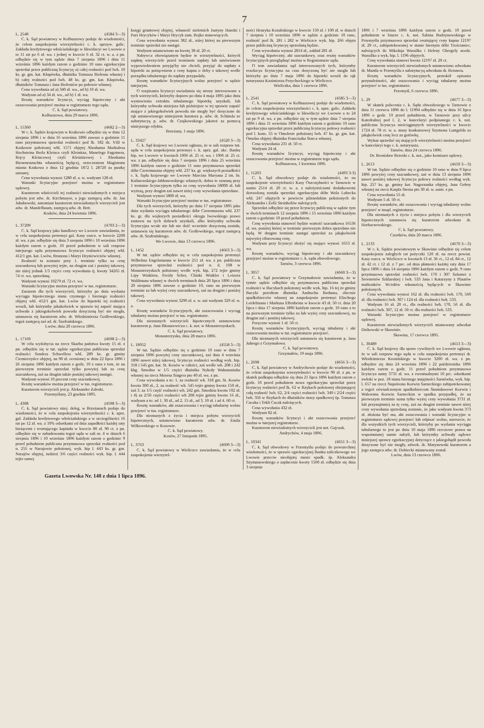7
L. 2540 (4584 3—3)
C. k. Sąd powiatowy w Kolbuszowy podaje do wiadomości, że celem zaspokojenia wierzytelności c. k. uprzyw. galic. Zakładu kredytowego włościańskiego w likwidacyi we Lwowie a to 11 rat po 6 zł. wa. i jednej w kwocie 6 zł. 32 ct. w. a. z pn. odbędzie się w tym sądzie dnia 7 sierpnia 1896 i dnia 11 września 1896 każdym razem o godzinie 10 rano egzekucyjna sprzedaż przez publiczną licytacyę a) całej realności pod lwh. 10 ks. gr. gm. kat. Kłapówka, dłużnika Tomasza Bielenia własnej i b) całej realności pod lwh. 48 ks. gr. gm. kat. Kłapówka, dłużników Tomasza i Jana Bieleniów po połowie własnej.
Cena wywołania ad a) 340 zł. wa., ad b) 10 zł. wa.
Wadyum ad a) 34 zł. wa., ad b) 1 zł. wa.
Resztę warunków licytacyi, wyciąg hipoteczny i akt oszacowania przejrzeć można w registraturze tego sądu.
C. k. Sąd powiatowy.
Kolbuszowa, dnia 29 marca 1896.
L. 15360 (4682 2—3)
W c. k. Sądzie krajowym w Krakowie odbędzie się w dniu 12 sierpnia 1896 i w dniu 16 września 1896 zawsze o godzinie 11 rano przymusowa sprzedaż realności pod lk. 182 dz. VIII w Krakowie położonej whl. 1571 objętej Abrahama Markulesa Hochsteina Berla Kleinca czyli Kleinitza, Manelego Fagotnera, Rejcy Kleincowej czyli Kleinitzowej i Abrahama Bienenenzuchta własnością będącej, orzeczeniem Magistratu miasta Krakowa z dnia 12 grudnia 1872 l. 28720 za pustkę uznanej.
Cena wywołania wynosi 1280 zł. a. w. wadyum 128 zł.
Warunki licytacyjne przejrzeć można w registraturze sądowej.
Kuratorem właścicieli tej realności niewiadomych z miejsca pobytu jest adw. dr. Kirchmayer, a jego zastępcą adw. dr. Jan Jakubowski, natomiast kuratorem niewiadomych wierzycieli jest adw. dr. Mandelbaum, zastępcą adw. dr. Bett.
Kraków, dnia 24 kwietnia 1896.
L. 37209 (4703 2—3)
C. k. Sąd krajowy jako handlowy we Lwowie zawiadamia, że w celu zaspokojenia pretensyi gal. Kasy oszcz. w kwocie 2200 zł. wa. z pn. odbędzie się dnia 3 sierpnia 1896 i 10 września 1896 każdym razem o godz. 10 przed południem w sali rozpraw tutejszego sądu przymusowa licytacya realności objętej whl. 412/1 gm. kat. Lwów, Brunona i Maryi Hryniewiczów własnej.
Realność ta zostanie przy 1. terminie tylko za cenę szacunkową lub powyżej tejże, na drugim zaś i poniżej takowej, nie niżej jednak 1/3 części ceny wywołania tj. kwoty 34265 zł. 74 ct. wa. sprzedaną.
Wadyum wynosi 10279 zł. 72 ct. wa.
Warunki licytacyjne można przejrzeć w tus. registraturze.
Zarazem dla tych wierzycieli, którzyby po dniu wydania wyciągu hipotecznego stanu czynnego i biernego realności objętej whl. 412/1 gm. kat. Lwów do hipoteki tej realności weszli, lub którymby jakakolwiek w sprawie tej zapaść mająca uchwała z jakiegokolwiek powodu doręczoną być nie mogła, ustanawia się kuratorem adw. dr. Włodzimierza Godlewskiego, tegoż zastępcą zaś ad. dr. Szafrańskiego.
Lwów, dnia 20 czerwca 1896.
L. 17169 (4698 2—3)
W celu wydobycia na rzecz Skarbu państwa kwoty 15 zł. z pn. odbędzie się w tut. sądzie egzekucyjna publiczna sprzedaż realności Sendera Schwellera whl. 289 ks. gr. gminy Ciemierzyńce objętej, na 90 zł. ocenionej w dniu 22 lipca 1896 i 26 sierpnia 1896 każdym razem o godz. 10 z rana z tem, że na pierwszym terminie sprzedaż tylko powyżej lub za cenę szacunkową, zaś na drugim także poniżej takowej nastąpi.
Wadyum wynosi 10 procent ceny szacunkowej.
Resztę warunków można przejrzeć w tus. registraturze.
Kuratorem wierzycieli jest p. Aleksander Zaleski.
Przemyślany, 23 grudnia 1895.
L. 4308 (4598 3—3)
C. k. Sąd powiatowy miej. deleg. w Brzeżanach podaje do wiadomości, że w celu zaspokojenia wierzytelności c. k. uprz. gal. Zakładu kredytowego włościańskiego a w szczególności 16 rat po 12 zł. wa. z 10% odsetkami od dnia zapadłości każdej raty bieżącemi i resztującego kapitału w kwocie 80 zł. 90 ct. z pn. odbędzie się w zabudowaniu tegoż sądu w sali nr. 4 w dniach 6 sierpnia 1896 i 10 września 1896 każdym razem o godzinie 9 przed południem publiczna przymusowa sprzedaż realności pod n. 255 w Narajowie położonej, wyk. hip l. 443 ks. gr. gm. Narajów objętej, tudzież 3/6 części realności wyk. hip. l. 444 tejże samej
księgi gruntowej objętej, własność nieletnich Justyny Handzi i Pazi Hrycyków i Maryi Hrycyk zam. Bojko stanowiących.
Cena wywołania wynosi 382 zł., niżej której na pierwszym terminie sprzedaż nie nastąpi.
Wadyum ustanowiono na kwotę 38 zł. 20 ct.
Nabywca obowiązanym będzie te wierzytelności, których zapłatę wierzyciele przed terminem zapłaty lub umówionem wypowiedzeniem przyjąćby nie chcieli, przyjąć do zapłaty z hipoteki za potrąceniem z ceny kupna o ileby z takowej wedle porządku tabularnego do zapłaty przypadały.
Resztę warunków licytacyjnych wolno przejrzeć w sądzie tutejszym.
O rozpisaniu licytacyi uwiadamia się strony interesowane a tych wierzycieli, którzyby dopiero po dniu 4 maja 1895 jako dniu wystawienia extraktu tabularnego hipotekę uzyskali, lub którymby uchwała niniejsza lub późniejsze w tej sprawie zapaść mające z jakiegokolwiek powodu nie mogły być doręczone do rąk ustanowionego niniejszem kuratora p. adw. dr. Schüssla ze substytucyą p. adw. dr. Czajkowskiego jakoteż za pomocą niniejszego edyktu.
Brzeżany, 1 maja 1896.
L. 33427 (4520 3—3)
C. k. Sąd krajowy we Lwowie ogłasza, że w sali rozpraw tut. sądu w celu zaspokojenia pretensyi c. k. uprz. gal. akc. Banku hip. we Lwowie w kwotach 1006 zł. 25 ct. wa. i 1006 zł. 25 ct. wa. z pn. odbędzie się dnia 7 sierpnia 1896 i dnia 25 września 1896 każdym razem o godzinie 11 rano przymusowa sprzedaż dóbr Czeremuszna objętej whl. 237 ks. gr. większych posiadłości c. k. Sądu krajowego we Lwowie Marcina Maryana 2 im. hr. Kalinowskiego-Jabłonowskiego własnych, dobra te zostaną przy 1 terminie licytacyjnym tylko za cenę wywołania 58000 zł. lub wyższą, przy drugim zaś nawet niżej ceny wywołania sprzedane.
Wadyum wynosi 5800 zł. wa.
Warunki licytacyjne przejrzeć można w tus. registraturze.
Dla tych wierzycieli, którzyby po dniu 17 sierpnia 1895 jako dniu wydania wyciągu tabularnego dóbr Czeremuszna whl. 237 ks. gr. dla większych posiadłości okręgu lwowskiego prawo zastawu na tych dobrach uzyskali, albo którymby uchwała licytacyjna wcale nie lub nie dość wcześnie doręczoną została, ustanawia się kuratorem adw. dr. Godlewskiego, tegoż zastępcą adw. dr. Szafrańskiego.
We Lwowie, dnia 13 czerwca 1896.
L. 1452 (4663 3—3)
W tut. sądzie odbędzie się w celu zaspokojenia pretensyi Wilhelma Engelsmanna w kwocie 251 zł. wa. z pn. publiczna przymusowa sprzedaż realności pod n. d. 108 w Monasterzyskach położonej wedle wyk. hip. 272 tejże gminy Lipy Winklera, Freidy Scher, Chinki Winkler i Leizora Waldmana własnej w dwóch terminach dnia 20 lipca 1896 i dnia 20 sierpnia 1896 zawsze o godzinie 10, rano na pierwszym terminie za lub wyżej ceny szacunkowej, zaś na drugim i poniżej takowej.
Cena wywołania wynosi 3290 zł. a. w. zaś wadyum 329 zł. w. a.
Resztę warunków licytacyjnych, akt oszacowania i wyciąg tabularny można przejrzeć w tus. registraturze.
Dla nieznanych wierzycieli hipotecznych ustanowiono kuratorem p. Jana Błonarowicza c. k. not. w Monasterzyskach.
C. k. Sąd powiatowy.
Monasterzyska, dnia 28 marca 1896.
L. 18952 (4558 3—3)
W tut. Sądzie odbędzie się o godzinie 10 rano w dniu 7 sierpnia 1896 powyżej ceny szacunkowej, zaś dnia 4 września 1896 nawet niżej takowej, licytacya realności według wyk. hip. 318 i 545 gm. kat. St. Kosów w całości, zaś wedle wh. 208 i 242 khg. Smodna w 1/5 części dłużnika Nykoły Wałamaniuka własnej na rzecz Mosesa Singera pto 40 zł. wa. z pn.
Cena wywołania a to: 1. za realność wh. 318 gm. St. Kosów kwota 300 zł., 2. za realność wh. 545 tejże gminy kwota 150 zł., zaś 3. za 1/5 część realności wh. 242 gm. Smodnia kwota 102 zł. i 4) za 2/50 części realności wh 208 tejże gminy kwota 16 zł., wadyum a to: ad 1. 30 zł., ad 2. 15 zł., ad 3. 10 zł. i ad 4. 60 ct.
Resztę warunków, akt oszacowania i wyciąg tabularny wolno przejrzeć w tus. registraturze.
Dla nieznanych z życia i miejsca pobytu wierzycieli hipotecznych, ustanowiono kuratorem adw. dr. Emila Wilkowskiego w Kosowie.
C. k. Sąd powiatowy.
Kosów, 27 listopada 1895.
L. 3763 (4609 3—3)
C. k. Sąd powiatowy w Wieliczce zawiadamia, że w celu zaspokojenia wierzytel-
ności Henryka Kozubskiego w kwocie 150 zł. i 100 zł. w dniach 7 sierpnia i 10 września 1896 w sądzie o godzinie 10 rano, realność pod lk. 281 i 282 w Wieliczce wyk. hip. 266 objęta przez publiczną licytacyę sprzedaną będzie.
Cena wywołania wynosi 2814 zł., zakład 281 zł.
Wyciąg hipoteczny, akt szacunkowy, oraz resztę warunków licytacyjnych przeglądnąć można w Registraturze sądu.
O tem zawiadamia sąd interesowanych tych, którymby rezolucya licytacyjna na czas doręczoną być nie mogła lub którzyby po dniu 7 maja 1896 do hipoteki weszli do rąk notaryusza Kazimierza Przychockiego w Wieliczce.
Wieliczka, dnia 1 czerwca 1896.
L. 2541 (4585 3—3)
C. k. Sąd powiatowy w Kolbuszowej podaje do wiadomości, że celem zaspokojenia wierzytelności c. k. uprz. galic. Zakładu kredytowego włościańskiego w likwidacyi we Lwowie a to 24 rat po 9 zł. wa. z pn. odbędzie się w tym sądzie dnia 7 sierpnia 1896 i dnia 11 września 1896 każdym razem o godzinie 10 rano egzekucyjna sprzedaż przez publiczną licytacyę połowy realności pod l. kons. 55 w Omolesie położonej lwh. 47 ks. gr. gm. kat. Omolas objętej dłużnika Franciszka Starca własnej.
Cena wywołania 231 zł. 50 ct.
Wadyum 24 zł.
Resztę warunków licytacyi, wyciąg hipoteczny i akt oszacowania przejrzeć można w registraturze tego sądu.
Kolbuszowa, 1 kwietnia 1896.
L. 11203 (4493 3-3)
C. k. Sąd obwodowy podaje do wiadomości, że na zaspokojenie wierzytelności Kasy Oszczędności w Tarnowie w sumie 2514 zł. 20 ct. w. a. z należytościami dodatkowemi dozwoloną została sprzedaż egzekucyjna dóbr Wola Lubecka whl. 247 objętych w powiecie pilzneńskim położonych do Aleksandra i Zofii Steinhofów należących.
Sprzedaż odbędzie się przez licytacyę publiczną w sądzie tym w dwóch terminach 12 sierpnia 1896 i 15 września 1896 każdym razem o godzinie 10 przed południem.
Cenę wywołania stanowić będzie wartość szacunkowa 16536 zł. wa. poniżej której w terminie pierwszym dobra sprzedane nie będą. W drugim terminie nastąpi sprzedaż za jakąkolwiek najwyżej ofiarowaną cenę.
Wadyum przy licytacyi złożyć się mające wynosi 1653 zł. wa.
Resztę warunków, wyciąg hipoteczny i akt szacunkowy przejrzeć można w registraturze c. k. sądu obwodowego.
Tarnów, 3 czerwca 1896.
L. 3057 (4660 3—3)
C. k. Sąd powiatowy w Grzymałowie zawiadamia, że w tymże sądzie odbędzie się przymusowa publiczna sprzedaż realności w Bucykach położonej wedle wyk. hip. 16 tej że gminy Bucyki przedtem dłużnika Andrucha Bodnara, obecnie spadkobierców własnej na zaspokojenie pretensyi Elischego Leidelmana i Markusa Elfenbeina w kwocie 43 zł. 50 ct. dnia 20 lipca i dnia 17 sierpnia 1896 każdym razem o godz. 10 rano a to na pierwszym terminie tylko za lub wyżej ceny szacunkowej, na drugim zaś i poniżej takowej.
Poręczne wynosi 1 zł. 50 ct.
Resztę warunków licytacyjnych, wyciąg tabularny i akt oszacowania można w tut. registraturze przejrzeć.
Dla nieznanych wierzycieli ustanawia się kuratorem p. Jana Juhrego z Grzymałowa.
C. k. Sąd powiatowy.
Grzymałów, 19 maja 1896.
L. 2698 (4656 3—3)
C. k. Sąd powiatowy w Andrychowie podaje do wiadomości, że celem zaspokojenia wierzytelności w kwocie 90 zł. z pn. w skutek podkupu odbędzie się dnia 21 lipca 1896 każdym razem o godz. 10 przed południem nowa egzekucyjna sprzedaż przez licytacyę realności pod lk. 62 w Rzykach położonej obejmującej całą realność lwh. 62, 2/4 części realności lwh. 349 i 2/24 części lwh. 356 w Rzykach do dłużników masy spadkowej śp. Tomasza Cacaka i Tekli Cacak należących.
Cena wywołania 432 zł.
Wadyum 82 zł.
Resztę warunków licytacyi i akt oszacowania przejrzeć można w tutejszej registraturze.
Kuratorem niewiadomych wierzycieli jest not. Gajczak.
Andrychów, 4 maja 1896.
L. 10341 (4651 3—3)
C. k. Sąd obwodowy w Przemyślu podaje do powszechnej wiadomości, że w sprawie egzekucyjnej Banku zaliczkowego we Lwowie przeciw nieobjętej masie spadk. śp. Aleksandra Szymanowskiego o zapłacenie kwoty 1500 zł. odbędzie się dnia 3 sierpnia
1896 i 7 września 1896 każdym razem o godz. 10 przed południem w biurze c. k. not. Sabina Budzynowskiego w Przemyślu przymusowa sprzedaż resztującej ceny kupna 12197 zł. 20 ct., zahipotekowanej w stanie biernym dóbr Trościaniec, należących do Mikołaja Wassilko i Heleny Ghergely urodz. Wassilko a wyk. hip. l. 1196 objętych.
Cenę wywołania stanowi kwota 12197 zł. 20 ct.
Kuratorem wierzycieli niewiadomych ustanowiono adwokata dr. Mantla w Przemyślu z substytucyą adwokata dr. Reisnera.
Resztę warunków licytacyjnych, protokół opisania przynależności, akt oszacowania i wyciąg tabularny można przejrzeć w tus. registraturze.
Przemyśl, 6 czerwca 1896.
L. 29 (4677 3—3)
W skutek polecenia c. k. Sądu obwodowego w Tarnowie z dnia 11 czerwca 1896 do l. 11994 odbędzie się w dniu 16 lipca 1896 o godz. 10 przed południem, w Tarnowie przy ulicy Katedralnej pod l. 2, w kancelaryi podpisanego c. k. not. publiczna licytacya nieściągniętych wierzytelności w kwocie 1724 zł. 78 ct. w. a. masy konkursowej Szymona Lustgolda za jakąkolwiek cenę lecz za gotówkę.
Wykaz sprzedać się mających wierzytelności można przejrzeć w kancelaryi tego c. k. notaryusza.
Tarnów, dnia 24 czerwca 1896.
Dr. Bronisław Brzeski c. k. not., jako komisarz sądowy.
L. 2613 (4659 3—3)
W tut. Sądzie odbędzie się o godzinie 10 rano w dniu 9 lipca 1896 powyżej ceny szacunkowej, zaś w dniu 13 sierpnia 1896 nawet poniżej takowej licytacya połowy realności według wyk. hip. 257 ks. gr. gminy kat. Nagorzanka objętej, Jana Gełety własnej na rzecz Karpla Sterna pto 30 zł. w. austr. z pn.
Cena wywołania 55 zł.
Wadyum 5 zł. 50 ct.
Resztę warunków, akt oszacowania i wyciąg tabularny wolno przejrzeć w tusąd. registraturze.
Dla nieznanych z życia i miejsca pobytu i dla wierzycieli hipotecznych ustanawia się kuratorem adwokata dr. Horbaczewskiego.
C. k. Sąd powiatowy.
Czortków, dnia 20 marca 1896.
L. 2133 (4670 3—3)
W c. k. Sądzie powiatowym w Skawinie odbędzie się celem zaspokojenia zaległych rat pożyczki 120 zł. na rzecz powiat. Kasy oszcz. w Wieliczce w kwotach 13 zł. 36 ct., 12 zł. 84 ct., 12 zł. 42 ct. i 12 zł. z 7 prc. od dnia płatności każdej raty dnia 17 lipca 1896 i dnia 14 sierpnia 1896 każdym razem o godz. 9 rano przymusowa sprzedaż realności lwh. 170 i 307 Salomei z Seremetów Szklarskiej i lwh. 533 Jana i Katarzyny z Plautów małżonków Wcisłów własnością będących w Skawinie położonych.
Cena wywołania wynosi 162 zł. dla realności lwh. 170, 560 zł. dla realności lwh. 307 i 124 zł. dla realności lwh. 533.
Wadyum 16 zł. 20 ct., dla realności lwh. 170, 56 zł. dla realności lwh. 307, 12 zł. 50 ct. dla realności lwh. 533.
Warunki licytacyjne można przejrzeć w registraturze sądowej.
Kuratorem niewiadomych wierzycieli mianowany adwokat Dzikowski w Skawinie.
Skawina, 17 czerwca 1895.
L. 30489 (4613 3—3)
C. k. Sąd krajowy dla spraw cywilnych we Lwowie ogłasza, że w sali rozpraw tego sądu w celu zaspokojenia pretensyi dr. Włodzimierza Krosińskiego w kwocie 3200 zł. wa. z pn. odbędzie się dnia 24 września 1896 i 22 października 1896 każdym razem o godz. 11 przed południem przymusowa licytacya sumy 3731 zł. wa. z ewentualnymi 10 prc. odsetkami zwłoki w poz. 18 stanu biernego majętności Sarnówka, wyk. hip. l. 657 na rzecz Napoleona Korwin Sarneckiego zahipotekowanej a tegoż oświadczonym spadkobiercom Stanisławowi Korwin i Waleremu Korwin Sarneckim w spadku przypadłej, że na pierwszym terminie suma tylko wyżej ceny wywołania 3731 zł. lub przynajmniej za tę cenę, zaś na drugim terminie nawet niżej ceny wywołania sprzedaną zostanie, że jako wadyum kwota 373 zł. złożona być ma, akt oszacowania i warunki licytacyjne w registraturze sądowej przejrzeć lub odpisać wolno, nareszcie, że dla wszystkich tych wierzycieli, którzyby po wydaniu wyciągu tabularnego to jest po dniu 10 maja 1896 rzeczowe prawa na wspomnianej sumie nabyli, lub którymby uchwały sądowe niniejszej sprawy egzekucyjnej dotyczące z jakiegobądź powodu doręczone być nie mogły, adwok. dr. Marynowski kuratorem a jego zastępca adw. dr. Dobiecki mianowany został.
Lwów, dnia 13 czerwca 1896.
Gazeta Lwowska Nr. 148 z dnia 1 lipca 1896.